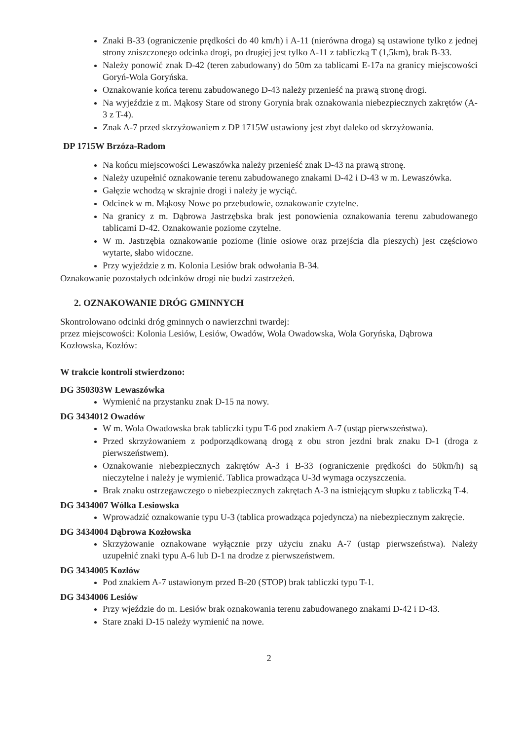Znaki B-33 (ograniczenie prędkości do 40 km/h) i A-11 (nierówna droga) są ustawione tylko z jednej strony zniszczonego odcinka drogi, po drugiej jest tylko A-11 z tabliczką T (1,5km), brak B-33.
Należy ponowić znak D-42 (teren zabudowany) do 50m za tablicami E-17a na granicy miejscowości Goryń-Wola Goryńska.
Oznakowanie końca terenu zabudowanego D-43 należy przenieść na prawą stronę drogi.
Na wyjeździe z m. Mąkosy Stare od strony Gorynia brak oznakowania niebezpiecznych zakrętów (A-3 z T-4).
Znak A-7 przed skrzyżowaniem z DP 1715W ustawiony jest zbyt daleko od skrzyżowania.
DP 1715W Brzóza-Radom
Na końcu miejscowości Lewaszówka należy przenieść znak D-43 na prawą stronę.
Należy uzupełnić oznakowanie terenu zabudowanego znakami D-42 i D-43 w m. Lewaszówka.
Gałęzie wchodzą w skrajnie drogi i należy je wyciąć.
Odcinek w m. Mąkosy Nowe po przebudowie, oznakowanie czytelne.
Na granicy z m. Dąbrowa Jastrzębska brak jest ponowienia oznakowania terenu zabudowanego tablicami D-42. Oznakowanie poziome czytelne.
W m. Jastrzębia oznakowanie poziome (linie osiowe oraz przejścia dla pieszych) jest częściowo wytarte, słabo widoczne.
Przy wyjeździe z m. Kolonia Lesiów brak odwołania B-34.
Oznakowanie pozostałych odcinków drogi nie budzi zastrzeżeń.
2. OZNAKOWANIE DRÓG GMINNYCH
Skontrolowano odcinki dróg gminnych o nawierzchni twardej:
przez miejscowości: Kolonia Lesiów, Lesiów, Owadów, Wola Owadowska, Wola Goryńska, Dąbrowa Kozłowska, Kozłów:
W trakcie kontroli stwierdzono:
DG 350303W Lewaszówka
Wymienić na przystanku znak D-15 na nowy.
DG 3434012 Owadów
W m. Wola Owadowska brak tabliczki typu T-6 pod znakiem A-7 (ustąp pierwszeństwa).
Przed skrzyżowaniem z podporządkowaną drogą z obu stron jezdni brak znaku D-1 (droga z pierwszeństwem).
Oznakowanie niebezpiecznych zakrętów A-3 i B-33 (ograniczenie prędkości do 50km/h) są nieczytelne i należy je wymienić. Tablica prowadząca U-3d wymaga oczyszczenia.
Brak znaku ostrzegawczego o niebezpiecznych zakrętach A-3 na istniejącym słupku z tabliczką T-4.
DG 3434007 Wólka Lesiowska
Wprowadzić oznakowanie typu U-3 (tablica prowadząca pojedyncza) na niebezpiecznym zakręcie.
DG 3434004 Dąbrowa Kozłowska
Skrzyżowanie oznakowane wyłącznie przy użyciu znaku A-7 (ustąp pierwszeństwa). Należy uzupełnić znaki typu A-6 lub D-1 na drodze z pierwszeństwem.
DG 3434005 Kozłów
Pod znakiem A-7 ustawionym przed B-20 (STOP) brak tabliczki typu T-1.
DG 3434006 Lesiów
Przy wjeździe do m. Lesiów brak oznakowania terenu zabudowanego znakami D-42 i D-43.
Stare znaki D-15 należy wymienić na nowe.
2